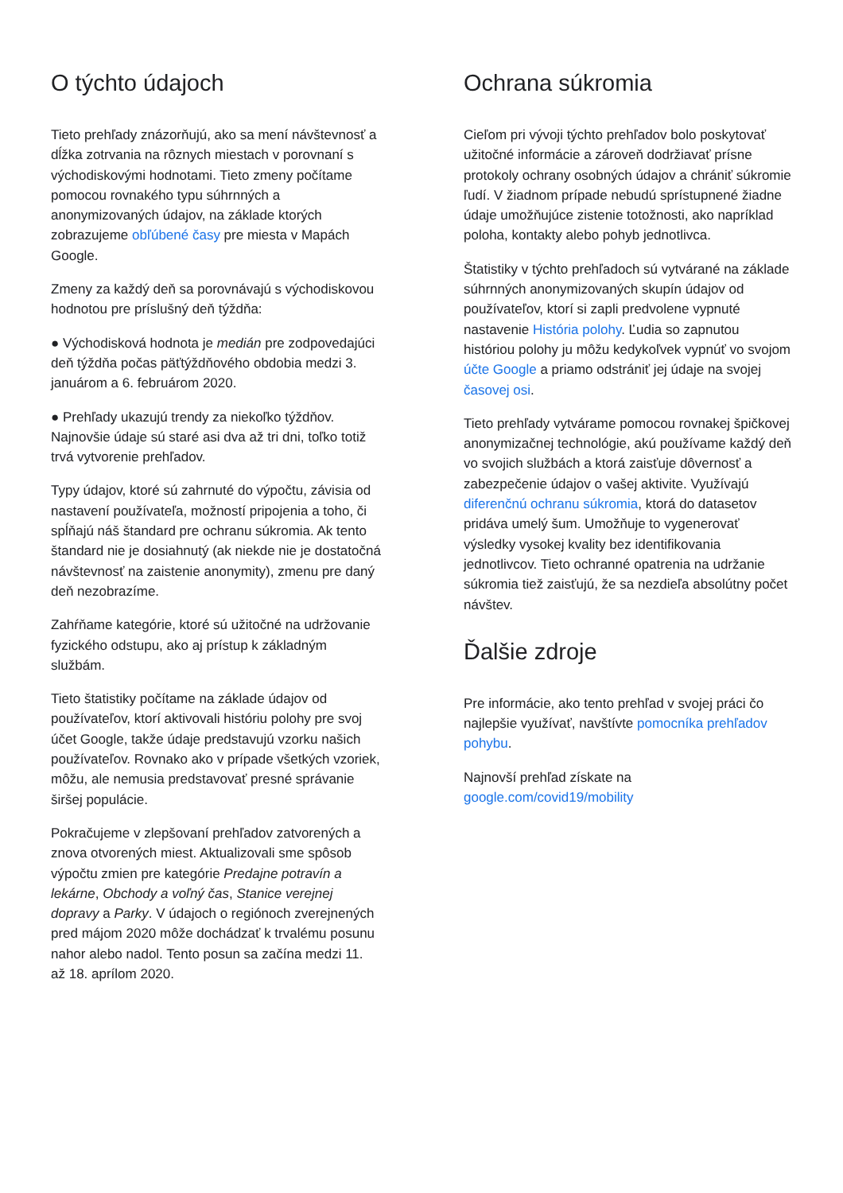O týchto údajoch
Tieto prehľady znázorňujú, ako sa mení návštevnosť a dĺžka zotrvania na rôznych miestach v porovnaní s východiskovými hodnotami. Tieto zmeny počítame pomocou rovnakého typu súhrnných a anonymizovaných údajov, na základe ktorých zobrazujeme obľúbené časy pre miesta v Mapách Google.
Zmeny za každý deň sa porovnávajú s východiskovou hodnotou pre príslušný deň týždňa:
● Východisková hodnota je medián pre zodpovedajúci deň týždňa počas päťtýždňového obdobia medzi 3. januárom a 6. februárom 2020.
● Prehľady ukazujú trendy za niekoľko týždňov. Najnovšie údaje sú staré asi dva až tri dni, toľko totiž trvá vytvorenie prehľadov.
Typy údajov, ktoré sú zahrnuté do výpočtu, závisia od nastavení používateľa, možností pripojenia a toho, či spĺňajú náš štandard pre ochranu súkromia. Ak tento štandard nie je dosiahnutý (ak niekde nie je dostatočná návštevnosť na zaistenie anonymity), zmenu pre daný deň nezobrazíme.
Zahŕňame kategórie, ktoré sú užitočné na udržovanie fyzického odstupu, ako aj prístup k základným službám.
Tieto štatistiky počítame na základe údajov od používateľov, ktorí aktivovali históriu polohy pre svoj účet Google, takže údaje predstavujú vzorku našich používateľov. Rovnako ako v prípade všetkých vzoriek, môžu, ale nemusia predstavovať presné správanie širšej populácie.
Pokračujeme v zlepšovaní prehľadov zatvorených a znova otvorených miest. Aktualizovali sme spôsob výpočtu zmien pre kategórie Predajne potravín a lekárne, Obchody a voľný čas, Stanice verejnej dopravy a Parky. V údajoch o regiónoch zverejnených pred májom 2020 môže dochádzať k trvalému posunu nahor alebo nadol. Tento posun sa začína medzi 11. až 18. aprílom 2020.
Ochrana súkromia
Cieľom pri vývoji týchto prehľadov bolo poskytovať užitočné informácie a zároveň dodržiavať prísne protokoly ochrany osobných údajov a chrániť súkromie ľudí. V žiadnom prípade nebudú sprístupnené žiadne údaje umožňujúce zistenie totožnosti, ako napríklad poloha, kontakty alebo pohyb jednotlivca.
Štatistiky v týchto prehľadoch sú vytvárané na základe súhrnných anonymizovaných skupín údajov od používateľov, ktorí si zapli predvolene vypnuté nastavenie História polohy. Ľudia so zapnutou históriou polohy ju môžu kedykoľvek vypnúť vo svojom účte Google a priamo odstrániť jej údaje na svojej časovej osi.
Tieto prehľady vytvárame pomocou rovnakej špičkovej anonymizačnej technológie, akú používame každý deň vo svojich službách a ktorá zaisťuje dôvernosť a zabezpečenie údajov o vašej aktivite. Využívajú diferenčnú ochranu súkromia, ktorá do datasetov pridáva umelý šum. Umožňuje to vygenerovať výsledky vysokej kvality bez identifikovania jednotlivcov. Tieto ochranné opatrenia na udržanie súkromia tiež zaisťujú, že sa nezdieľa absolútny počet návštev.
Ďalšie zdroje
Pre informácie, ako tento prehľad v svojej práci čo najlepšie využívať, navštívte pomocníka prehľadov pohybu.
Najnovší prehľad získate na google.com/covid19/mobility